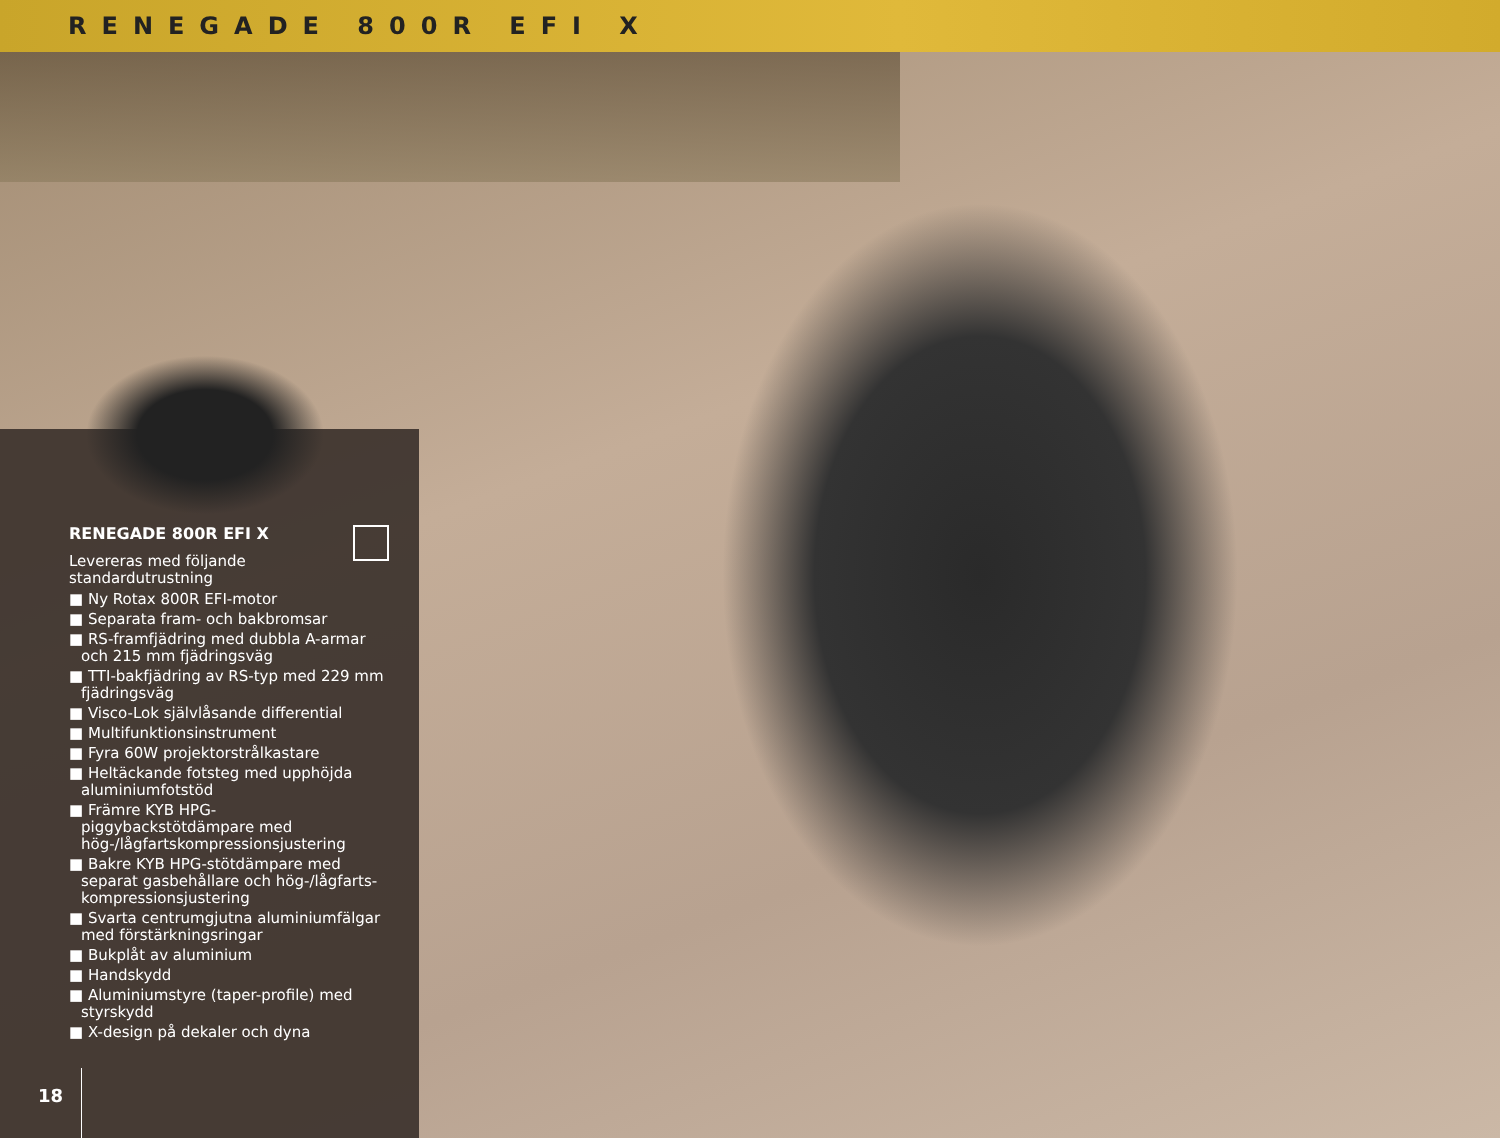RENEGADE 800R EFI X
RENEGADE 800R EFI X
Levereras med följande standardutrustning
■ Ny Rotax 800R EFI-motor
■ Separata fram- och bakbromsar
■ RS-framfjädring med dubbla A-armar och 215 mm fjädringsväg
■ TTI-bakfjädring av RS-typ med 229 mm fjädringsväg
■ Visco-Lok självlåsande differential
■ Multifunktionsinstrument
■ Fyra 60W projektorstrålkastare
■ Heltäckande fotsteg med upphöjda aluminiumfotstöd
■ Främre KYB HPG-piggybackstötdämpare med hög-/lågfartskompressionsjustering
■ Bakre KYB HPG-stötdämpare med separat gasbehållare och hög-/lågfarts-kompressionsjustering
■ Svarta centrumgjutna aluminiumfälgar med förstärkningsringar
■ Bukplåt av aluminium
■ Handskydd
■ Aluminiumstyre (taper-profile) med styrskydd
■ X-design på dekaler och dyna
18